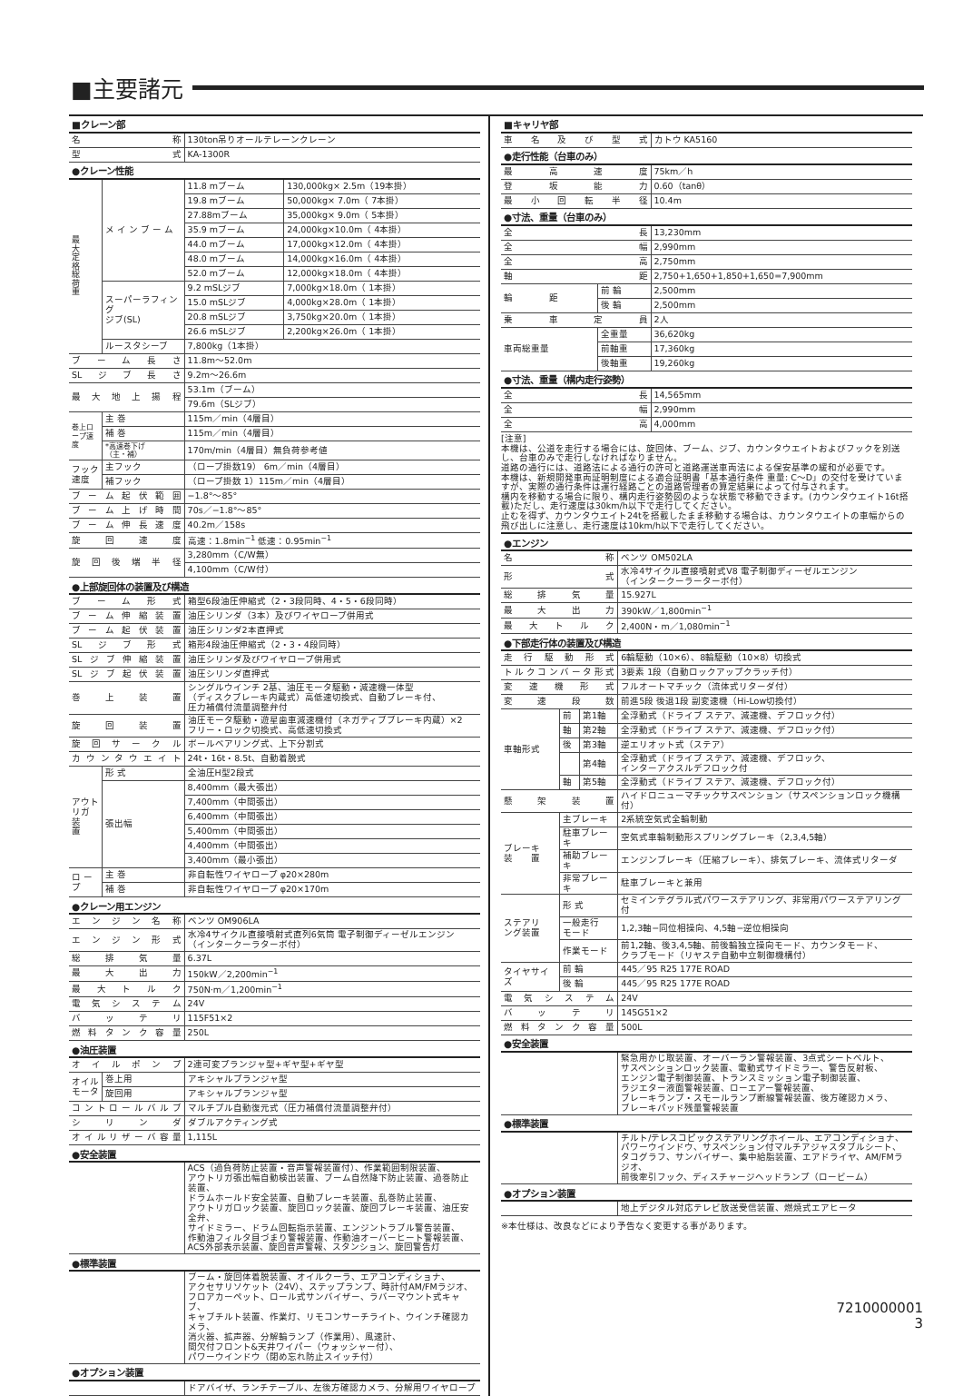■主要諸元
| ■クレーン部 | | | |
| --- | --- | --- | --- |
| 名称 | | 130ton吊りオールテレーンクレーン | |
| 型式 | | KA-1300R | |
| ●クレーン性能 | | | |
| 最 大 定 格 総 荷 重 | メ イ ン ブ ー ム | 11.8 mブーム | 130,000kg× 2.5m（19本掛） |
| | | 19.8 mブーム | 50,000kg× 7.0m（ 7本掛） |
| | | 27.88mブーム | 35,000kg× 9.0m（ 5本掛） |
| | | 35.9 mブーム | 24,000kg×10.0m（ 4本掛） |
| | | 44.0 mブーム | 17,000kg×12.0m（ 4本掛） |
| | | 48.0 mブーム | 14,000kg×16.0m（ 4本掛） |
| | | 52.0 mブーム | 12,000kg×18.0m（ 4本掛） |
| | スーパーラフィング ジブ(SL) | 9.2 mSLジブ | 7,000kg×18.0m（ 1本掛） |
| | | 15.0 mSLジブ | 4,000kg×28.0m（ 1本掛） |
| | | 20.8 mSLジブ | 3,750kg×20.0m（ 1本掛） |
| | | 26.6 mSLジブ | 2,200kg×26.0m（ 1本掛） |
| | ルースタシーブ | 7,800kg（1本掛） | |
| ブーム長さ | | 11.8m～52.0m | |
| SLジブ長さ | | 9.2m～26.6m | |
| 最大地上揚程 | | 53.1m（ブーム） | |
| | | 79.6m（SLジブ） | |
| 巻上ロープ速度 | 主 巻 | 115m／min（4層目） | |
| | 補 巻 | 115m／min（4層目） | |
| | *高速巻下げ （主・補） | 170m/min（4層目）無負荷参考値 | |
| フック速度 | 主フック | （ロープ掛数19） 6m／min（4層目） | |
| | 補フック | （ロープ掛数 1）115m／min（4層目） | |
| ブーム起伏範囲 | | −1.8°～85° | |
| ブーム上げ時間 | | 70s／−1.8°～85° | |
| ブーム伸長速度 | | 40.2m／158s | |
| 旋回速度 | | 高速：1.8min<sup>−1</sup> 低速：0.95min<sup>−1</sup> | |
| 旋回後端半径 | | 3,280mm（C/W無） | |
| | | 4,100mm（C/W付） | |
| ●上部旋回体の装置及び構造 | | | |
| ブーム形式 | | 箱型6段油圧伸縮式（2・3段同時、4・5・6段同時） | |
| ブーム伸縮装置 | | 油圧シリンダ（3本）及びワイヤロープ併用式 | |
| ブーム起伏装置 | | 油圧シリンダ2本直押式 | |
| SLジブ形式 | | 箱形4段油圧伸縮式（2・3・4段同時） | |
| SLジブ伸縮装置 | | 油圧シリンダ及びワイヤロープ併用式 | |
| SLジブ起伏装置 | | 油圧シリンダ直押式 | |
| 巻上装置 | | シングルウインチ 2基、油圧モータ駆動・減速機一体型 （ディスクブレーキ内蔵式）高低速切換式、自動ブレーキ付、 圧力補償付流量調整弁付 | |
| 旋回装置 | | 油圧モータ駆動・遊星歯車減速機付（ネガティブブレーキ内蔵）×2 フリー・ロック切換式、高低速切換式 | |
| 旋回サークル | | ボールベアリング式、上下分割式 | |
| カウンタウエイト | | 24t・16t・8.5t、自動着脱式 | |
| アウトリガ 装 置 | 形 式 | 全油圧H型2段式 | |
| | 張出幅 | 8,400mm（最大張出） | |
| | | 7,400mm（中間張出） | |
| | | 6,400mm（中間張出） | |
| | | 5,400mm（中間張出） | |
| | | 4,400mm（中間張出） | |
| | | 3,400mm（最小張出） | |
| ロ ー プ | 主 巻 | 非自転性ワイヤロープ φ20×280m | |
| | 補 巻 | 非自転性ワイヤロープ φ20×170m | |
| ●クレーン用エンジン | | | |
| エンジン名称 | | ベンツ OM906LA | |
| エンジン形式 | | 水冷4サイクル直接噴射式直列6気筒 電子制御ディーゼルエンジン （インタークーラターボ付） | |
| 総排気量 | | 6.37L | |
| 最大出力 | | 150kW／2,200min<sup>−1</sup> | |
| 最大トルク | | 750N·m／1,200min<sup>−1</sup> | |
| 電気システム | | 24V | |
| バッテリ | | 115F51×2 | |
| 燃料タンク容量 | | 250L | |
| ●油圧装置 | | | |
| オイルポンプ | | 2連可変プランジャ型+ギヤ型+ギヤ型 | |
| オイルモータ | 巻上用 | アキシャルプランジャ型 | |
| | 旋回用 | アキシャルプランジャ型 | |
| コントロールバルブ | | マルチプル自動復元式（圧力補償付流量調整弁付） | |
| シリンダ | | ダブルアクティング式 | |
| オイルリザーバ容量 | | 1,115L | |
| ●安全装置 | | | |
| | | ACS（過負荷防止装置・音声警報装置付）、作業範囲制限装置、 アウトリガ張出幅自動検出装置、ブーム自然降下防止装置、過巻防止装置、 ドラムホールド安全装置、自動ブレーキ装置、乱巻防止装置、 アウトリガロック装置、旋回ロック装置、旋回ブレーキ装置、油圧安全弁、 サイドミラー、ドラム回転指示装置、エンジントラブル警告装置、 作動油フィルタ目づまり警報装置、作動油オーバーヒート警報装置、 ACS外部表示装置、旋回音声警報、スタンション、旋回警告灯 | |
| ●標準装置 | | | |
| | | ブーム・旋回体着脱装置、オイルクーラ、エアコンディショナ、 アクセサリソケット（24V）、ステップランプ、時計付AM/FMラジオ、 フロアカーペット、ロール式サンバイザー、ラバーマウント式キャブ、 キャブチルト装置、作業灯、リモコンサーチライト、ウインチ確認カメラ、 消火器、拡声器、分解輪ランプ（作業用）、風速計、 間欠付フロント&天井ワイパー（ウォッシャー付）、 パワーウインドウ（閉め忘れ防止スイッチ付） | |
| ●オプション装置 | | | |
| | | ドアバイザ、ランチテーブル、左後方確認カメラ、分解用ワイヤロープ | |
| ■キャリヤ部 | | |
| --- | --- | --- |
| 車名及び型式 | | カトウ KA5160 |
| ●走行性能（台車のみ） | | |
| 最高速度 | | 75km／h |
| 登坂能力 | | 0.60（tanθ） |
| 最小回転半径 | | 10.4m |
| ●寸法、重量（台車のみ） | | |
| 全長 | | 13,230mm |
| 全幅 | | 2,990mm |
| 全高 | | 2,750mm |
| 軸距 | | 2,750+1,650+1,850+1,650=7,900mm |
| 輪 距 | 前 輪 | 2,500mm |
| | 後 輪 | 2,500mm |
| 乗車定員 | | 2人 |
| 車両総重量 | 全重量 | 36,620kg |
| | 前軸重 | 17,360kg |
| | 後軸重 | 19,260kg |
| ●寸法、重量（構内走行姿勢） | | |
| 全長 | | 14,565mm |
| 全幅 | | 2,990mm |
| 全高 | | 4,000mm |
[注意]
本機は、公道を走行する場合には、旋回体、ブーム、ジブ、カウンタウエイトおよびフックを別送し、台車のみで走行しなければなりません。
道路の通行には、道路法による通行の許可と道路運送車両法による保安基準の緩和が必要です。
本機は、新規開発車両証明制度による適合証明書「基本通行条件 重量: C～D」の交付を受けていますが、実際の通行条件は運行経路ごとの道路管理者の算定結果によって付与されます。
構内を移動する場合に限り、構内走行姿勢図のような状態で移動できます。(カウンタウエイト16t搭載)ただし、走行速度は30km/h以下で走行してください。
止むを得ず、カウンタウエイト24tを搭載したまま移動する場合は、カウンタウエイトの車幅からの飛び出しに注意し、走行速度は10km/h以下で走行してください。
| ●エンジン | | | |
| --- | --- | --- | --- |
| 名称 | | | ベンツ OM502LA |
| 形式 | | | 水冷4サイクル直接噴射式V8 電子制御ディーゼルエンジン （インタークーラーターボ付） |
| 総排気量 | | | 15.927L |
| 最大出力 | | | 390kW／1,800min<sup>−1</sup> |
| 最大トルク | | | 2,400N・m／1,080min<sup>−1</sup> |
| ●下部走行体の装置及び構造 | | | |
| 走行駆動形式 | | | 6輪駆動（10×6）、8輪駆動（10×8）切換式 |
| トルクコンバータ形式 | | | 3要素 1段（自動ロックアップクラッチ付） |
| 変速機形式 | | | フルオートマチック（流体式リターダ付） |
| 変速段数 | | | 前進5段 後退1段 副変速機（Hi-Low切換付） |
| 車軸形式 | 前 | 第1軸 | 全浮動式（ドライブ ステア、減速機、デフロック付） |
| | 軸 | 第2軸 | 全浮動式（ドライブ ステア、減速機、デフロック付） |
| | 後 | 第3軸 | 逆エリオット式（ステア） |
| | | 第4軸 | 全浮動式（ドライブ ステア、減速機、デフロック、 インターアクスルデフロック付 |
| | 軸 | 第5軸 | 全浮動式（ドライブ ステア、減速機、デフロック付） |
| 懸架装置 | | | ハイドロニューマチックサスペンション（サスペンションロック機構付） |
| ブレーキ 装 置 | 主ブレーキ | | 2系統空気式全輪制動 |
| | 駐車ブレーキ | | 空気式車輪制動形スプリングブレーキ（2,3,4,5軸） |
| | 補助ブレーキ | | エンジンブレーキ（圧縮ブレーキ）、排気ブレーキ、流体式リターダ |
| | 非常ブレーキ | | 駐車ブレーキと兼用 |
| ステアリ ング装置 | 形 式 | | セミインテグラル式パワーステアリング、非常用パワーステアリング付 |
| | 一般走行 モード | | 1,2,3軸−同位相操向、4,5軸−逆位相操向 |
| | 作業モード | | 前1,2軸、後3,4,5軸、前後輪独立操向モード、カウンタモード、 クラブモード（リヤステ自動中立制御機構付） |
| タイヤサイズ | 前 輪 | | 445／95 R25 177E ROAD |
| | 後 輪 | | 445／95 R25 177E ROAD |
| 電気システム | | | 24V |
| バッテリ | | | 145G51×2 |
| 燃料タンク容量 | | | 500L |
| ●安全装置 | | | |
| | | | 緊急用かじ取装置、オーバーラン警報装置、3点式シートベルト、 サスペンションロック装置、電動式サイドミラー、警告反射板、 エンジン電子制御装置、トランスミッション電子制御装置、 ラジエター液面警報装置、ローエアー警報装置、 ブレーキランプ・スモールランプ断線警報装置、後方確認カメラ、 ブレーキパッド残量警報装置 |
| ●標準装置 | | | |
| | | | チルト/テレスコピックステアリングホイール、エアコンディショナ、 パワーウインドウ、サスペンション付マルチアジャスタブルシート、 タコグラフ、サンバイザー、集中給脂装置、エアドライヤ、AM/FMラジオ、 前後牽引フック、ディスチャージヘッドランプ（ロービーム） |
| ●オプション装置 | | | |
| | | | 地上デジタル対応テレビ放送受信装置、燃焼式エアヒータ |
※本仕様は、改良などにより予告なく変更する事があります。
7210000001
3